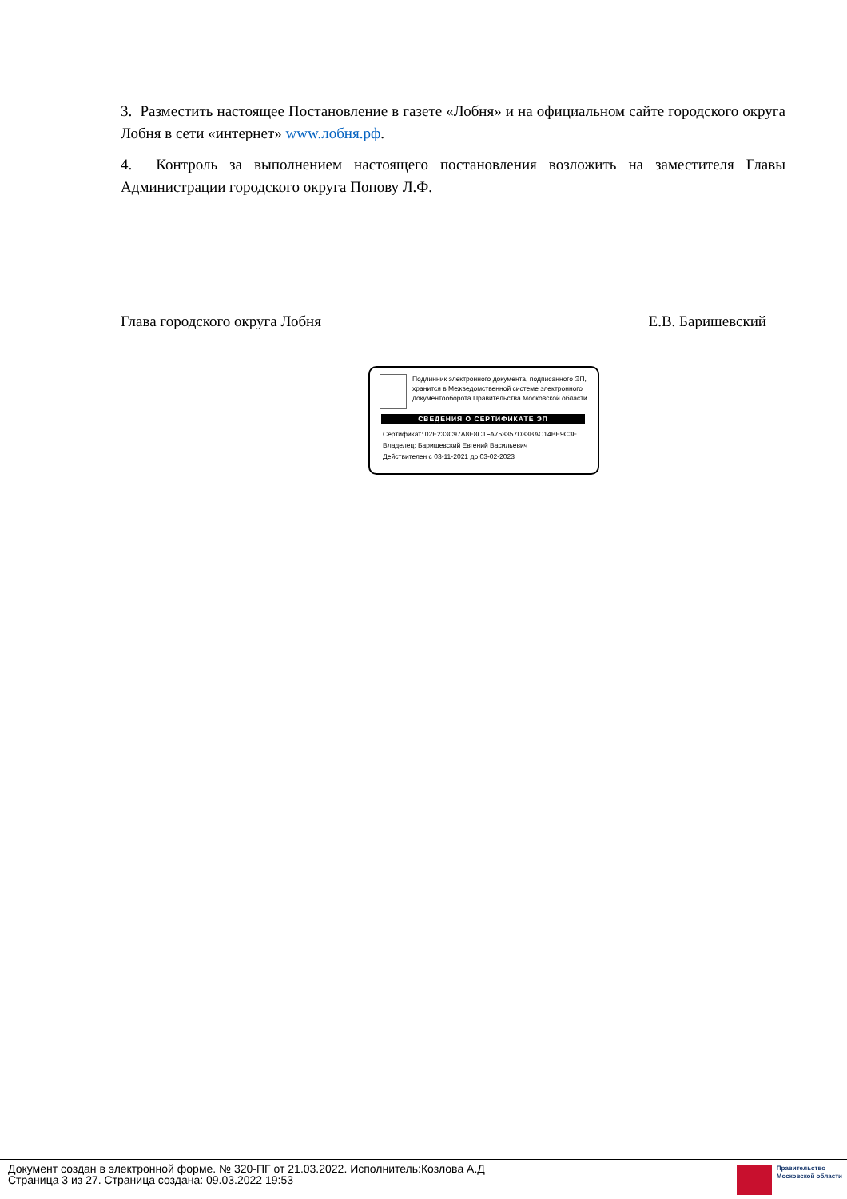3. Разместить настоящее Постановление в газете «Лобня» и на официальном сайте городского округа Лобня в сети «интернет» www.лобня.рф.
4. Контроль за выполнением настоящего постановления возложить на заместителя Главы Администрации городского округа Попову Л.Ф.
Глава городского округа Лобня Е.В. Баришевский
Подлинник электронного документа, подписанного ЭП, хранится в Межведомственной системе электронного документооборота Правительства Московской области
СВЕДЕНИЯ О СЕРТИФИКАТЕ ЭП
Сертификат: 02E233C97A8E8C1FA753357D33BAC14BE9C3E
Владелец: Баришевский Евгений Васильевич
Действителен с 03-11-2021 до 03-02-2023
Документ создан в электронной форме. № 320-ПГ от 21.03.2022. Исполнитель:Козлова А.Д
Страница 3 из 27. Страница создана: 09.03.2022 19:53
Правительство
Московской области